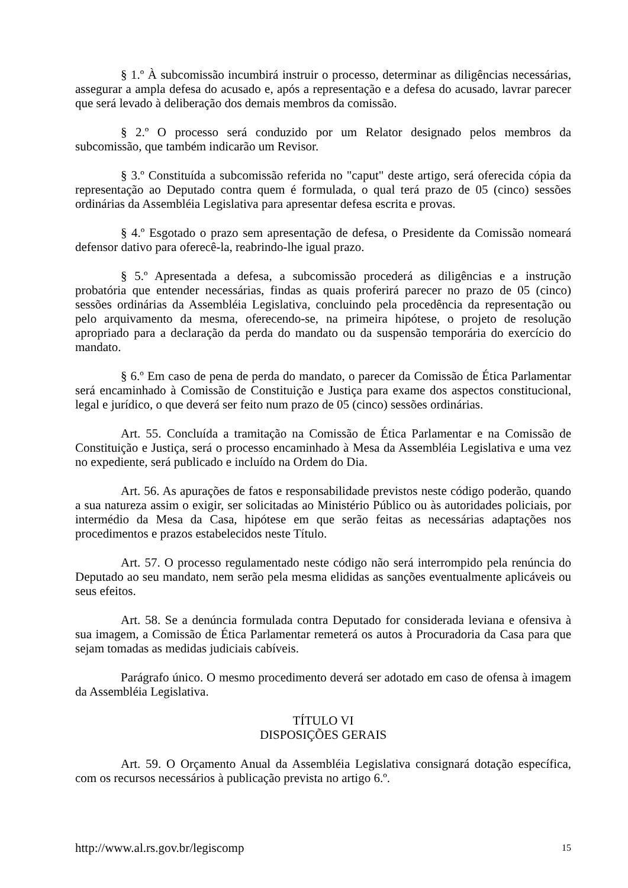§ 1.º À subcomissão incumbirá instruir o processo, determinar as diligências necessárias, assegurar a ampla defesa do acusado e, após a representação e a defesa do acusado, lavrar parecer que será levado à deliberação dos demais membros da comissão.
§ 2.º O processo será conduzido por um Relator designado pelos membros da subcomissão, que também indicarão um Revisor.
§ 3.º Constituída a subcomissão referida no "caput" deste artigo, será oferecida cópia da representação ao Deputado contra quem é formulada, o qual terá prazo de 05 (cinco) sessões ordinárias da Assembléia Legislativa para apresentar defesa escrita e provas.
§ 4.º Esgotado o prazo sem apresentação de defesa, o Presidente da Comissão nomeará defensor dativo para oferecê-la, reabrindo-lhe igual prazo.
§ 5.º Apresentada a defesa, a subcomissão procederá as diligências e a instrução probatória que entender necessárias, findas as quais proferirá parecer no prazo de 05 (cinco) sessões ordinárias da Assembléia Legislativa, concluindo pela procedência da representação ou pelo arquivamento da mesma, oferecendo-se, na primeira hipótese, o projeto de resolução apropriado para a declaração da perda do mandato ou da suspensão temporária do exercício do mandato.
§ 6.º Em caso de pena de perda do mandato, o parecer da Comissão de Ética Parlamentar será encaminhado à Comissão de Constituição e Justiça para exame dos aspectos constitucional, legal e jurídico, o que deverá ser feito num prazo de 05 (cinco) sessões ordinárias.
Art. 55. Concluída a tramitação na Comissão de Ética Parlamentar e na Comissão de Constituição e Justiça, será o processo encaminhado à Mesa da Assembléia Legislativa e uma vez no expediente, será publicado e incluído na Ordem do Dia.
Art. 56. As apurações de fatos e responsabilidade previstos neste código poderão, quando a sua natureza assim o exigir, ser solicitadas ao Ministério Público ou às autoridades policiais, por intermédio da Mesa da Casa, hipótese em que serão feitas as necessárias adaptações nos procedimentos e prazos estabelecidos neste Título.
Art. 57. O processo regulamentado neste código não será interrompido pela renúncia do Deputado ao seu mandato, nem serão pela mesma elididas as sanções eventualmente aplicáveis ou seus efeitos.
Art. 58. Se a denúncia formulada contra Deputado for considerada leviana e ofensiva à sua imagem, a Comissão de Ética Parlamentar remeterá os autos à Procuradoria da Casa para que sejam tomadas as medidas judiciais cabíveis.
Parágrafo único. O mesmo procedimento deverá ser adotado em caso de ofensa à imagem da Assembléia Legislativa.
TÍTULO VI
DISPOSIÇÕES GERAIS
Art. 59. O Orçamento Anual da Assembléia Legislativa consignará dotação específica, com os recursos necessários à publicação prevista no artigo 6.º.
http://www.al.rs.gov.br/legiscomp 15